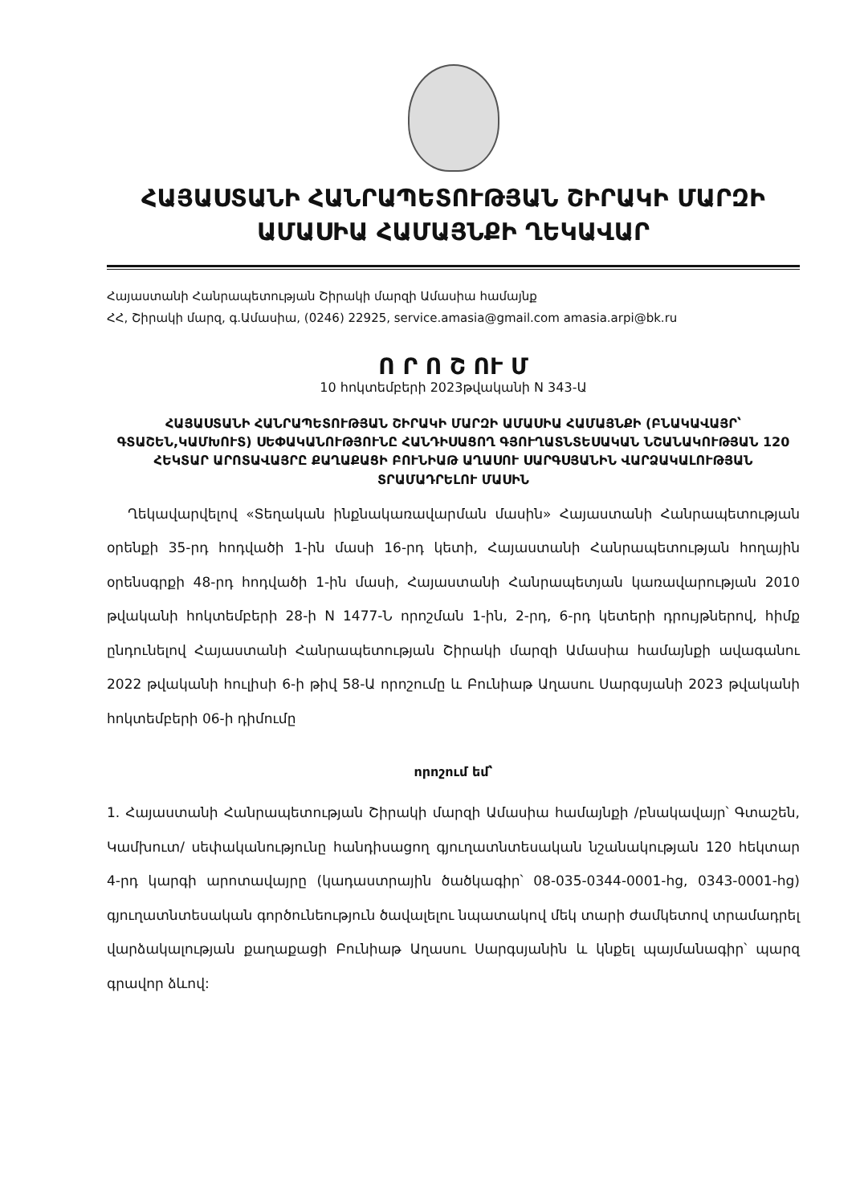ՀԱՅԱՍՏԱՆԻ ՀԱՆՐԱՊԵՏՈՒԹՅԱՆ ՇԻՐԱԿԻ ՄԱՐԶԻ
ԱՄԱՍԻԱ ՀԱՄԱՅՆՔԻ ՂԵԿԱՎԱՐ
Հայաստանի Հանրապետության Շիրակի մարզի Ամասիա համայնք
ՀՀ, Շիրակի մարզ, գ.Ամասիա, (0246) 22925, service.amasia@gmail.com amasia.arpi@bk.ru
Ո Ր Ո Շ ՈՒ Մ
10 հոկտեմբերի 2023թվականի N 343-Ա
ՀԱՅԱՍՏԱՆԻ ՀԱՆՐԱՊԵՏՈՒԹՅԱՆ ՇԻՐԱԿԻ ՄԱՐԶԻ ԱՄԱՍԻԱ ՀԱՄԱՅՆՔԻ (ԲՆԱԿԱՎԱՅՐ՝ ԳՏԱՇԵՆ,ԿԱՄԽՈՒՏ) ՍԵՓԱԿԱՆՈՒԹՅՈՒՆԸ ՀԱՆԴԻՍԱՑՈՂ ԳՅՈՒՂԱՏՆՏԵՍԱԿԱՆ ՆՇԱՆԱԿՈՒԹՅԱՆ 120 ՀԵԿՏԱՐ ԱՐՈՏԱՎԱՅՐԸ ՔԱՂԱՔԱՑԻ ԲՈՒՆԻԱԹ ԱՂԱՍՈՒ ՍԱՐԳՍՅԱՆԻՆ ՎԱՐՁԱԿԱԼՈՒԹՅԱՆ ՏՐԱՄԱԴՐԵԼՈՒ ՄԱՍԻՆ
Ղեկավարվելով «Տեղական ինքնակառավարման մասին» Հայաստանի Հանրապետության օրենքի 35-րդ հոդվածի 1-ին մասի 16-րդ կետի, Հայաստանի Հանրապետության հողային օրենսգրքի 48-րդ հոդվածի 1-ին մասի, Հայաստանի Հանրապետյան կառավարության 2010 թվականի հոկտեմբերի 28-ի N 1477-Ն որոշման 1-ին, 2-րդ, 6-րդ կետերի դրույթներով, հիմք ընդունելով Հայաստանի Հանրապետության Շիրակի մարզի Ամասիա համայնքի ավագանու 2022 թվականի հուլիսի 6-ի թիվ 58-Ա որոշումը և Բունիաթ Աղասու Սարգսյանի 2023 թվականի հոկտեմբերի 06-ի դիմումը
որոշում եմ՝
1. Հայաստանի Հանրապետության Շիրակի մարզի Ամասիա համայնքի /բնակավայր՝ Գտաշեն, Կամխուտ/ սեփականությունը հանդիսացող գյուղատնտեսական նշանակության 120 հեկտար 4-րդ կարգի արոտավայրը (կադաստրային ծածկագիր՝ 08-035-0344-0001-hg, 0343-0001-hg) գյուղատնտեսական գործունեություն ծավալելու նպատակով մեկ տարի ժամկետով տրամադրել վարձակալության քաղաքացի Բունիաթ Աղասու Սարգսյանին և կնքել պայմանագիր՝ պարզ գրավոր ձևով: